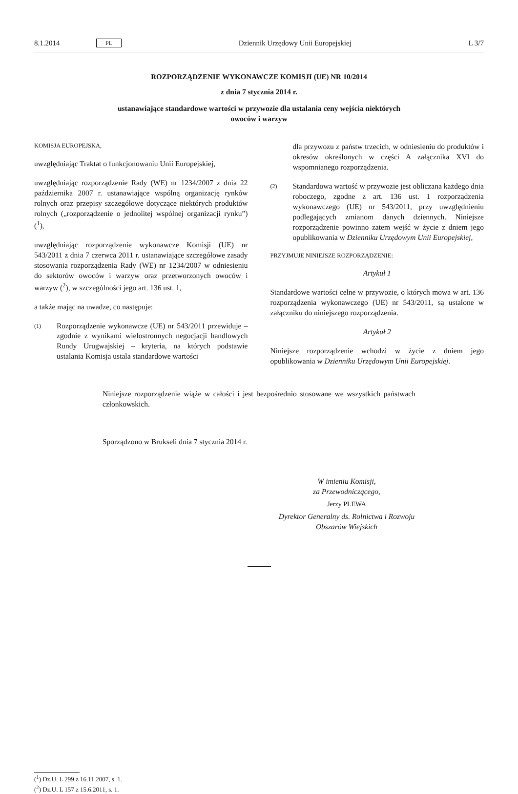8.1.2014 PL Dziennik Urzędowy Unii Europejskiej L 3/7
ROZPORZĄDZENIE WYKONAWCZE KOMISJI (UE) NR 10/2014
z dnia 7 stycznia 2014 r.
ustanawiające standardowe wartości w przywozie dla ustalania ceny wejścia niektórych owoców i warzyw
KOMISJA EUROPEJSKA,
uwzględniając Traktat o funkcjonowaniu Unii Europejskiej,
uwzględniając rozporządzenie Rady (WE) nr 1234/2007 z dnia 22 października 2007 r. ustanawiające wspólną organizację rynków rolnych oraz przepisy szczegółowe dotyczące niektórych produktów rolnych („rozporządzenie o jednolitej wspólnej organizacji rynku”) (<sup>1</sup>),
uwzględniając rozporządzenie wykonawcze Komisji (UE) nr 543/2011 z dnia 7 czerwca 2011 r. ustanawiające szczegółowe zasady stosowania rozporządzenia Rady (WE) nr 1234/2007 w odniesieniu do sektorów owoców i warzyw oraz przetworzonych owoców i warzyw (<sup>2</sup>), w szczególności jego art. 136 ust. 1,
a także mając na uwadze, co następuje:
(1) Rozporządzenie wykonawcze (UE) nr 543/2011 przewiduje – zgodnie z wynikami wielostronnych negocjacji handlowych Rundy Urugwajskiej – kryteria, na których podstawie ustalania Komisja ustala standardowe wartości
dla przywozu z państw trzecich, w odniesieniu do produktów i okresów określonych w części A załącznika XVI do wspomnianego rozporządzenia.
(2) Standardowa wartość w przywozie jest obliczana każdego dnia roboczego, zgodne z art. 136 ust. 1 rozporządzenia wykonawczego (UE) nr 543/2011, przy uwzględnieniu podlegających zmianom danych dziennych. Niniejsze rozporządzenie powinno zatem wejść w życie z dniem jego opublikowania w Dzienniku Urzędowym Unii Europejskiej,
PRZYJMUJE NINIEJSZE ROZPORZĄDZENIE:
Artykuł 1
Standardowe wartości celne w przywozie, o których mowa w art. 136 rozporządzenia wykonawczego (UE) nr 543/2011, są ustalone w załączniku do niniejszego rozporządzenia.
Artykuł 2
Niniejsze rozporządzenie wchodzi w życie z dniem jego opublikowania w Dzienniku Urzędowym Unii Europejskiej.
Niniejsze rozporządzenie wiąże w całości i jest bezpośrednio stosowane we wszystkich państwach członkowskich.
Sporządzono w Brukseli dnia 7 stycznia 2014 r.
W imieniu Komisji,
za Przewodniczącego,
Jerzy PLEWA
Dyrektor Generalny ds. Rolnictwa i Rozwoju Obszarów Wiejskich
(<sup>1</sup>) Dz.U. L 299 z 16.11.2007, s. 1.
(<sup>2</sup>) Dz.U. L 157 z 15.6.2011, s. 1.